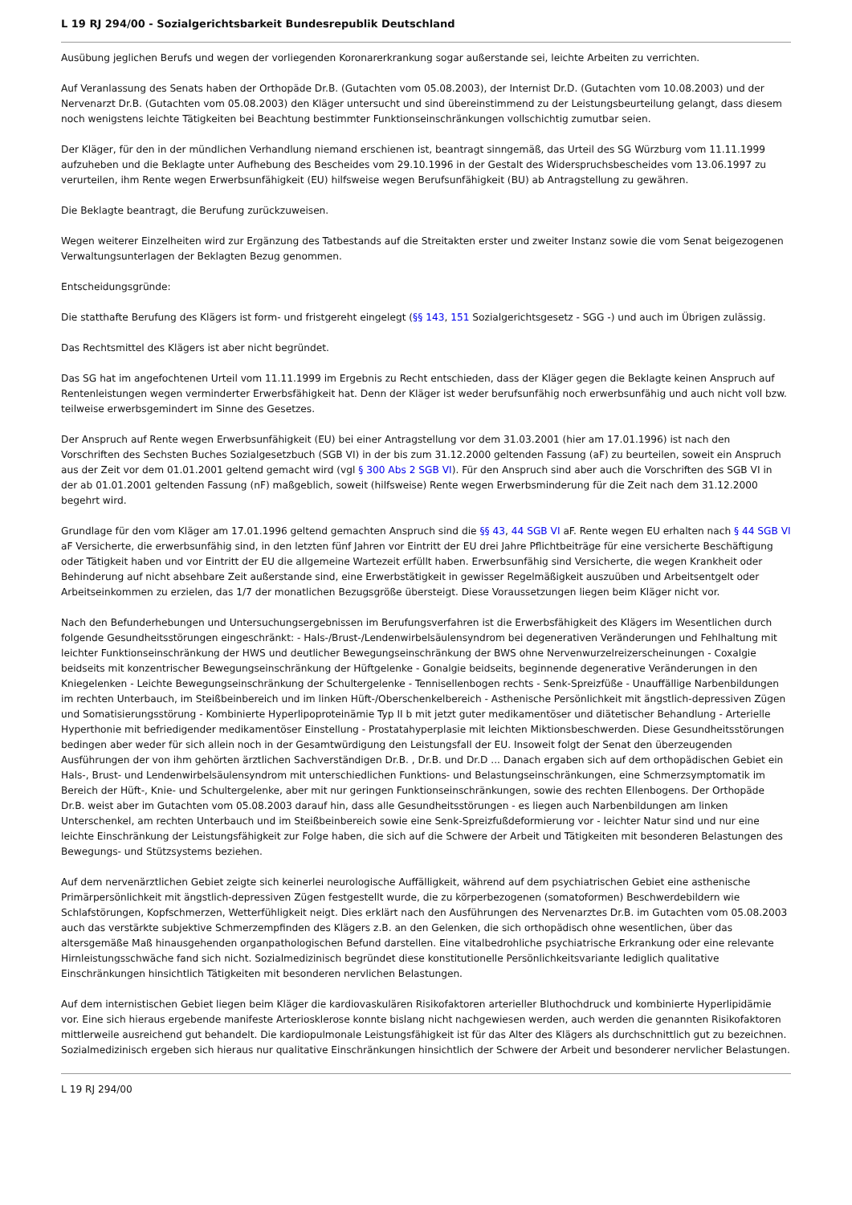L 19 RJ 294/00 - Sozialgerichtsbarkeit Bundesrepublik Deutschland
Ausübung jeglichen Berufs und wegen der vorliegenden Koronarerkrankung sogar außerstande sei, leichte Arbeiten zu verrichten.
Auf Veranlassung des Senats haben der Orthopäde Dr.B. (Gutachten vom 05.08.2003), der Internist Dr.D. (Gutachten vom 10.08.2003) und der Nervenarzt Dr.B. (Gutachten vom 05.08.2003) den Kläger untersucht und sind übereinstimmend zu der Leistungsbeurteilung gelangt, dass diesem noch wenigstens leichte Tätigkeiten bei Beachtung bestimmter Funktionseinschränkungen vollschichtig zumutbar seien.
Der Kläger, für den in der mündlichen Verhandlung niemand erschienen ist, beantragt sinngemäß, das Urteil des SG Würzburg vom 11.11.1999 aufzuheben und die Beklagte unter Aufhebung des Bescheides vom 29.10.1996 in der Gestalt des Widerspruchsbescheides vom 13.06.1997 zu verurteilen, ihm Rente wegen Erwerbsunfähigkeit (EU) hilfsweise wegen Berufsunfähigkeit (BU) ab Antragstellung zu gewähren.
Die Beklagte beantragt, die Berufung zurückzuweisen.
Wegen weiterer Einzelheiten wird zur Ergänzung des Tatbestands auf die Streitakten erster und zweiter Instanz sowie die vom Senat beigezogenen Verwaltungsunterlagen der Beklagten Bezug genommen.
Entscheidungsgründe:
Die statthafte Berufung des Klägers ist form- und fristgereht eingelegt (§§ 143, 151 Sozialgerichtsgesetz - SGG -) und auch im Übrigen zulässig.
Das Rechtsmittel des Klägers ist aber nicht begründet.
Das SG hat im angefochtenen Urteil vom 11.11.1999 im Ergebnis zu Recht entschieden, dass der Kläger gegen die Beklagte keinen Anspruch auf Rentenleistungen wegen verminderter Erwerbsfähigkeit hat. Denn der Kläger ist weder berufsunfähig noch erwerbsunfähig und auch nicht voll bzw. teilweise erwerbsgemindert im Sinne des Gesetzes.
Der Anspruch auf Rente wegen Erwerbsunfähigkeit (EU) bei einer Antragstellung vor dem 31.03.2001 (hier am 17.01.1996) ist nach den Vorschriften des Sechsten Buches Sozialgesetzbuch (SGB VI) in der bis zum 31.12.2000 geltenden Fassung (aF) zu beurteilen, soweit ein Anspruch aus der Zeit vor dem 01.01.2001 geltend gemacht wird (vgl § 300 Abs 2 SGB VI). Für den Anspruch sind aber auch die Vorschriften des SGB VI in der ab 01.01.2001 geltenden Fassung (nF) maßgeblich, soweit (hilfsweise) Rente wegen Erwerbsminderung für die Zeit nach dem 31.12.2000 begehrt wird.
Grundlage für den vom Kläger am 17.01.1996 geltend gemachten Anspruch sind die §§ 43, 44 SGB VI aF. Rente wegen EU erhalten nach § 44 SGB VI aF Versicherte, die erwerbsunfähig sind, in den letzten fünf Jahren vor Eintritt der EU drei Jahre Pflichtbeiträge für eine versicherte Beschäftigung oder Tätigkeit haben und vor Eintritt der EU die allgemeine Wartezeit erfüllt haben. Erwerbsunfähig sind Versicherte, die wegen Krankheit oder Behinderung auf nicht absehbare Zeit außerstande sind, eine Erwerbstätigkeit in gewisser Regelmäßigkeit auszuüben und Arbeitsentgelt oder Arbeitseinkommen zu erzielen, das 1/7 der monatlichen Bezugsgröße übersteigt. Diese Voraussetzungen liegen beim Kläger nicht vor.
Nach den Befunderhebungen und Untersuchungsergebnissen im Berufungsverfahren ist die Erwerbsfähigkeit des Klägers im Wesentlichen durch folgende Gesundheitsstörungen eingeschränkt: - Hals-/Brust-/Lendenwirbelsäulensyndrom bei degenerativen Veränderungen und Fehlhaltung mit leichter Funktionseinschränkung der HWS und deutlicher Bewegungseinschränkung der BWS ohne Nervenwurzelreizerscheinungen - Coxalgie beidseits mit konzentrischer Bewegungseinschränkung der Hüftgelenke - Gonalgie beidseits, beginnende degenerative Veränderungen in den Kniegelenken - Leichte Bewegungseinschränkung der Schultergelenke - Tennisellenbogen rechts - Senk-Spreizfüße - Unauffällige Narbenbildungen im rechten Unterbauch, im Steißbeinbereich und im linken Hüft-/Oberschenkelbereich - Asthenische Persönlichkeit mit ängstlich-depressiven Zügen und Somatisierungsstörung - Kombinierte Hyperlipoproteinämie Typ II b mit jetzt guter medikamentöser und diätetischer Behandlung - Arterielle Hyperthonie mit befriedigender medikamentöser Einstellung - Prostatahyperplasie mit leichten Miktionsbeschwerden. Diese Gesundheitsstörungen bedingen aber weder für sich allein noch in der Gesamtwürdigung den Leistungsfall der EU. Insoweit folgt der Senat den überzeugenden Ausführungen der von ihm gehörten ärztlichen Sachverständigen Dr.B. , Dr.B. und Dr.D ... Danach ergaben sich auf dem orthopädischen Gebiet ein Hals-, Brust- und Lendenwirbelsäulensyndrom mit unterschiedlichen Funktions- und Belastungseinschränkungen, eine Schmerzsymptomatik im Bereich der Hüft-, Knie- und Schultergelenke, aber mit nur geringen Funktionseinschränkungen, sowie des rechten Ellenbogens. Der Orthopäde Dr.B. weist aber im Gutachten vom 05.08.2003 darauf hin, dass alle Gesundheitsstörungen - es liegen auch Narbenbildungen am linken Unterschenkel, am rechten Unterbauch und im Steißbeinbereich sowie eine Senk-Spreizfußdeformierung vor - leichter Natur sind und nur eine leichte Einschränkung der Leistungsfähigkeit zur Folge haben, die sich auf die Schwere der Arbeit und Tätigkeiten mit besonderen Belastungen des Bewegungs- und Stützsystems beziehen.
Auf dem nervenärztlichen Gebiet zeigte sich keinerlei neurologische Auffälligkeit, während auf dem psychiatrischen Gebiet eine asthenische Primärpersönlichkeit mit ängstlich-depressiven Zügen festgestellt wurde, die zu körperbezogenen (somatoformen) Beschwerdebildern wie Schlafstörungen, Kopfschmerzen, Wetterfühligkeit neigt. Dies erklärt nach den Ausführungen des Nervenarztes Dr.B. im Gutachten vom 05.08.2003 auch das verstärkte subjektive Schmerzempfinden des Klägers z.B. an den Gelenken, die sich orthopädisch ohne wesentlichen, über das altersgemäße Maß hinausgehenden organpathologischen Befund darstellen. Eine vitalbedrohliche psychiatrische Erkrankung oder eine relevante Hirnleistungsschwäche fand sich nicht. Sozialmedizinisch begründet diese konstitutionelle Persönlichkeitsvariante lediglich qualitative Einschränkungen hinsichtlich Tätigkeiten mit besonderen nervlichen Belastungen.
Auf dem internistischen Gebiet liegen beim Kläger die kardiovaskulären Risikofaktoren arterieller Bluthochdruck und kombinierte Hyperlipidämie vor. Eine sich hieraus ergebende manifeste Arteriosklerose konnte bislang nicht nachgewiesen werden, auch werden die genannten Risikofaktoren mittlerweile ausreichend gut behandelt. Die kardiopulmonale Leistungsfähigkeit ist für das Alter des Klägers als durchschnittlich gut zu bezeichnen. Sozialmedizinisch ergeben sich hieraus nur qualitative Einschränkungen hinsichtlich der Schwere der Arbeit und besonderer nervlicher Belastungen.
L 19 RJ 294/00